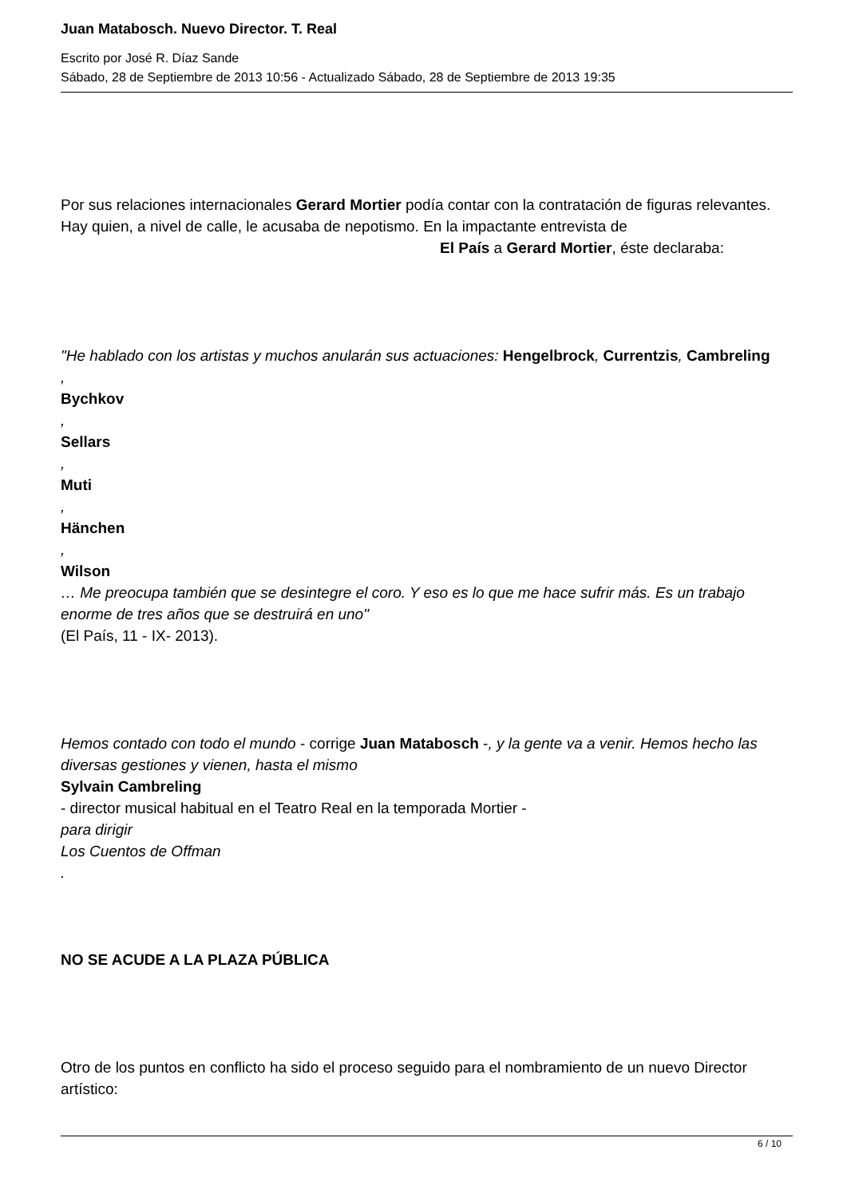Juan Matabosch. Nuevo Director. T. Real
Escrito por José R. Díaz Sande
Sábado, 28 de Septiembre de 2013 10:56 - Actualizado Sábado, 28 de Septiembre de 2013 19:35
Por sus relaciones internacionales Gerard Mortier podía contar con la contratación de figuras relevantes. Hay quien, a nivel de calle, le acusaba de nepotismo. En la impactante entrevista de El País a Gerard Mortier, éste declaraba:
"He hablado con los artistas y muchos anularán sus actuaciones: Hengelbrock, Currentzis, Cambreling
,
Bychkov
,
Sellars
,
Muti
,
Hänchen
,
Wilson
… Me preocupa también que se desintegre el coro. Y eso es lo que me hace sufrir más. Es un trabajo enorme de tres años que se destruirá en uno"
(El País, 11 - IX- 2013).
Hemos contado con todo el mundo - corrige Juan Matabosch -, y la gente va a venir. Hemos hecho las diversas gestiones y vienen, hasta el mismo
Sylvain Cambreling
- director musical habitual en el Teatro Real en la temporada Mortier -
para dirigir
Los Cuentos de Offman
.
NO SE ACUDE A LA PLAZA PÚBLICA
Otro de los puntos en conflicto ha sido el proceso seguido para el nombramiento de un nuevo Director artístico:
6 / 10